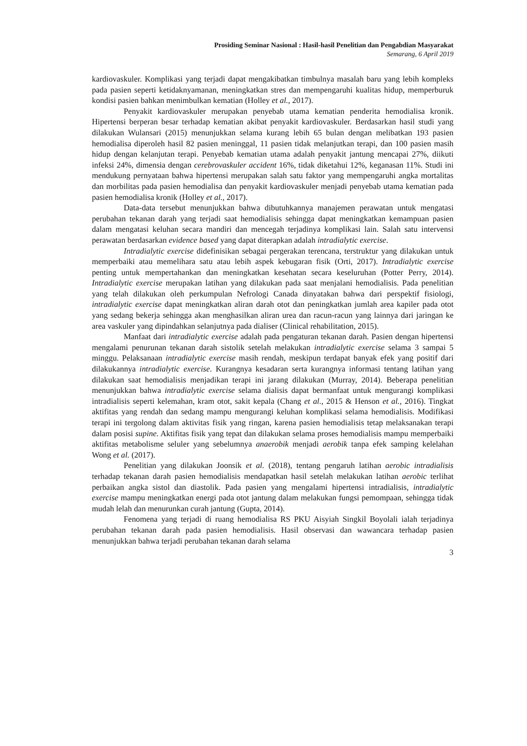Prosiding Seminar Nasional : Hasil-hasil Penelitian dan Pengabdian Masyarakat
Semarang, 6 April 2019
kardiovaskuler. Komplikasi yang terjadi dapat mengakibatkan timbulnya masalah baru yang lebih kompleks pada pasien seperti ketidaknyamanan, meningkatkan stres dan mempengaruhi kualitas hidup, memperburuk kondisi pasien bahkan menimbulkan kematian (Holley et al., 2017).
Penyakit kardiovaskuler merupakan penyebab utama kematian penderita hemodialisa kronik. Hipertensi berperan besar terhadap kematian akibat penyakit kardiovaskuler. Berdasarkan hasil studi yang dilakukan Wulansari (2015) menunjukkan selama kurang lebih 65 bulan dengan melibatkan 193 pasien hemodialisa diperoleh hasil 82 pasien meninggal, 11 pasien tidak melanjutkan terapi, dan 100 pasien masih hidup dengan kelanjutan terapi. Penyebab kematian utama adalah penyakit jantung mencapai 27%, diikuti infeksi 24%, dimensia dengan cerebrovaskuler accident 16%, tidak diketahui 12%, keganasan 11%. Studi ini mendukung pernyataan bahwa hipertensi merupakan salah satu faktor yang mempengaruhi angka mortalitas dan morbilitas pada pasien hemodialisa dan penyakit kardiovaskuler menjadi penyebab utama kematian pada pasien hemodialisa kronik (Holley et al., 2017).
Data-data tersebut menunjukkan bahwa dibutuhkannya manajemen perawatan untuk mengatasi perubahan tekanan darah yang terjadi saat hemodialisis sehingga dapat meningkatkan kemampuan pasien dalam mengatasi keluhan secara mandiri dan mencegah terjadinya komplikasi lain. Salah satu intervensi perawatan berdasarkan evidence based yang dapat diterapkan adalah intradialytic exercise.
Intradialytic exercise didefinisikan sebagai pergerakan terencana, terstruktur yang dilakukan untuk memperbaiki atau memelihara satu atau lebih aspek kebugaran fisik (Orti, 2017). Intradialytic exercise penting untuk mempertahankan dan meningkatkan kesehatan secara keseluruhan (Potter Perry, 2014). Intradialytic exercise merupakan latihan yang dilakukan pada saat menjalani hemodialisis. Pada penelitian yang telah dilakukan oleh perkumpulan Nefrologi Canada dinyatakan bahwa dari perspektif fisiologi, intradialytic exercise dapat meningkatkan aliran darah otot dan peningkatkan jumlah area kapiler pada otot yang sedang bekerja sehingga akan menghasilkan aliran urea dan racun-racun yang lainnya dari jaringan ke area vaskuler yang dipindahkan selanjutnya pada dialiser (Clinical rehabilitation, 2015).
Manfaat dari intradialytic exercise adalah pada pengaturan tekanan darah. Pasien dengan hipertensi mengalami penurunan tekanan darah sistolik setelah melakukan intradialytic exercise selama 3 sampai 5 minggu. Pelaksanaan intradialytic exercise masih rendah, meskipun terdapat banyak efek yang positif dari dilakukannya intradialytic exercise. Kurangnya kesadaran serta kurangnya informasi tentang latihan yang dilakukan saat hemodialisis menjadikan terapi ini jarang dilakukan (Murray, 2014). Beberapa penelitian menunjukkan bahwa intradialytic exercise selama dialisis dapat bermanfaat untuk mengurangi komplikasi intradialisis seperti kelemahan, kram otot, sakit kepala (Chang et al., 2015 & Henson et al., 2016). Tingkat aktifitas yang rendah dan sedang mampu mengurangi keluhan komplikasi selama hemodialisis. Modifikasi terapi ini tergolong dalam aktivitas fisik yang ringan, karena pasien hemodialisis tetap melaksanakan terapi dalam posisi supine. Aktifitas fisik yang tepat dan dilakukan selama proses hemodialisis mampu memperbaiki aktifitas metabolisme seluler yang sebelumnya anaerobik menjadi aerobik tanpa efek samping kelelahan Wong et al. (2017).
Penelitian yang dilakukan Joonsik et al. (2018), tentang pengaruh latihan aerobic intradialisis terhadap tekanan darah pasien hemodialisis mendapatkan hasil setelah melakukan latihan aerobic terlihat perbaikan angka sistol dan diastolik. Pada pasien yang mengalami hipertensi intradialisis, intradialytic exercise mampu meningkatkan energi pada otot jantung dalam melakukan fungsi pemompaan, sehingga tidak mudah lelah dan menurunkan curah jantung (Gupta, 2014).
Fenomena yang terjadi di ruang hemodialisa RS PKU Aisyiah Singkil Boyolali ialah terjadinya perubahan tekanan darah pada pasien hemodialisis. Hasil observasi dan wawancara terhadap pasien menunjukkan bahwa terjadi perubahan tekanan darah selama
3